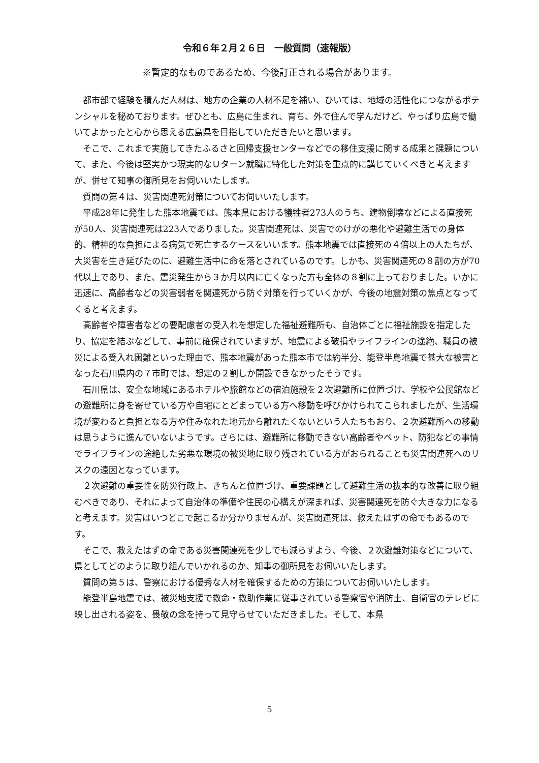令和６年２月２６日　一般質問（速報版）
※暫定的なものであるため、今後訂正される場合があります。
都市部で経験を積んだ人材は、地方の企業の人材不足を補い、ひいては、地域の活性化につながるポテンシャルを秘めております。ぜひとも、広島に生まれ、育ち、外で住んで学んだけど、やっぱり広島で働いてよかったと心から思える広島県を目指していただきたいと思います。
そこで、これまで実施してきたふるさと回帰支援センターなどでの移住支援に関する成果と課題について、また、今後は堅実かつ現実的なＵターン就職に特化した対策を重点的に講じていくべきと考えますが、併せて知事の御所見をお伺いいたします。
質問の第４は、災害関連死対策についてお伺いいたします。
平成28年に発生した熊本地震では、熊本県における犠牲者273人のうち、建物倒壊などによる直接死が50人、災害関連死は223人でありました。災害関連死は、災害でのけがの悪化や避難生活での身体的、精神的な負担による病気で死亡するケースをいいます。熊本地震では直接死の４倍以上の人たちが、大災害を生き延びたのに、避難生活中に命を落とされているのです。しかも、災害関連死の８割の方が70代以上であり、また、震災発生から３か月以内に亡くなった方も全体の８割に上っておりました。いかに迅速に、高齢者などの災害弱者を関連死から防ぐ対策を行っていくかが、今後の地震対策の焦点となってくると考えます。
高齢者や障害者などの要配慮者の受入れを想定した福祉避難所も、自治体ごとに福祉施設を指定したり、協定を結ぶなどして、事前に確保されていますが、地震による破損やライフラインの途絶、職員の被災による受入れ困難といった理由で、熊本地震があった熊本市では約半分、能登半島地震で甚大な被害となった石川県内の７市町では、想定の２割しか開設できなかったそうです。
石川県は、安全な地域にあるホテルや旅館などの宿泊施設を２次避難所に位置づけ、学校や公民館などの避難所に身を寄せている方や自宅にとどまっている方へ移動を呼びかけられてこられましたが、生活環境が変わると負担となる方や住みなれた地元から離れたくないという人たちもおり、２次避難所への移動は思うように進んでいないようです。さらには、避難所に移動できない高齢者やペット、防犯などの事情でライフラインの途絶した劣悪な環境の被災地に取り残されている方がおられることも災害関連死へのリスクの遠因となっています。
２次避難の重要性を防災行政上、きちんと位置づけ、重要課題として避難生活の抜本的な改善に取り組むべきであり、それによって自治体の準備や住民の心構えが深まれば、災害関連死を防ぐ大きな力になると考えます。災害はいつどこで起こるか分かりませんが、災害関連死は、救えたはずの命でもあるのです。
そこで、救えたはずの命である災害関連死を少しでも減らすよう、今後、２次避難対策などについて、県としてどのように取り組んでいかれるのか、知事の御所見をお伺いいたします。
質問の第５は、警察における優秀な人材を確保するための方策についてお伺いいたします。
能登半島地震では、被災地支援で救命・救助作業に従事されている警察官や消防士、自衛官のテレビに映し出される姿を、畏敬の念を持って見守らせていただきました。そして、本県
5